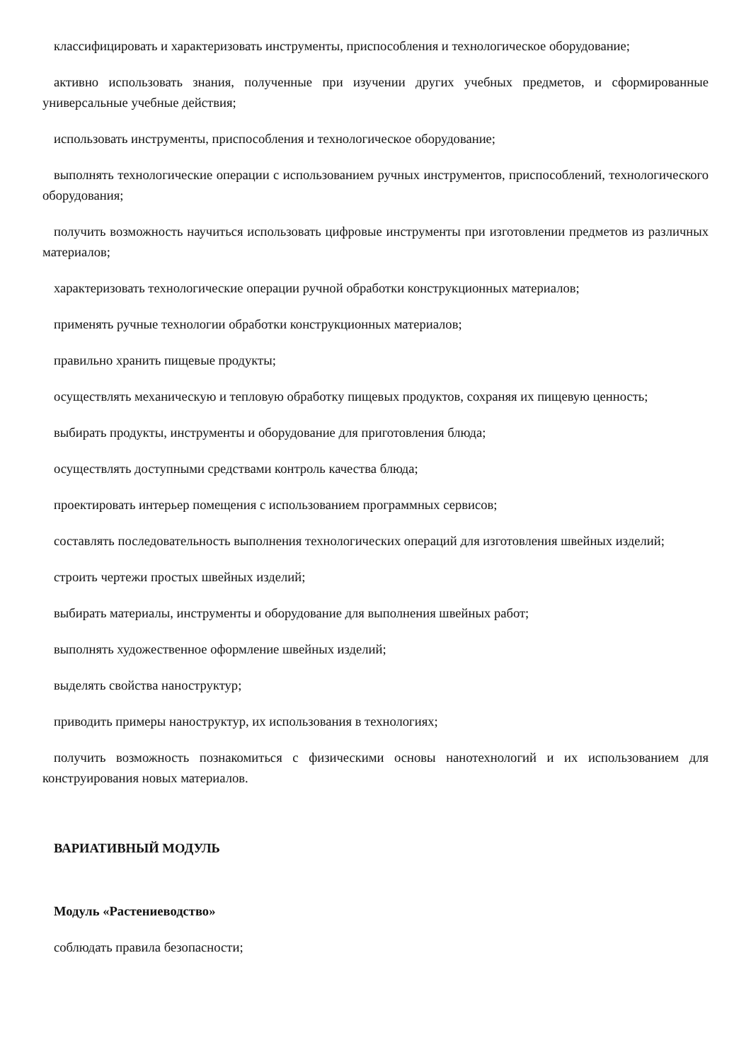классифицировать и характеризовать инструменты, приспособления и технологическое оборудование;
активно использовать знания, полученные при изучении других учебных предметов, и сформированные универсальные учебные действия;
использовать инструменты, приспособления и технологическое оборудование;
выполнять технологические операции с использованием ручных инструментов, приспособлений, технологического оборудования;
получить возможность научиться использовать цифровые инструменты при изготовлении предметов из различных материалов;
характеризовать технологические операции ручной обработки конструкционных материалов;
применять ручные технологии обработки конструкционных материалов;
правильно хранить пищевые продукты;
осуществлять механическую и тепловую обработку пищевых продуктов, сохраняя их пищевую ценность;
выбирать продукты, инструменты и оборудование для приготовления блюда;
осуществлять доступными средствами контроль качества блюда;
проектировать интерьер помещения с использованием программных сервисов;
составлять последовательность выполнения технологических операций для изготовления швейных изделий;
строить чертежи простых швейных изделий;
выбирать материалы, инструменты и оборудование для выполнения швейных работ;
выполнять художественное оформление швейных изделий;
выделять свойства наноструктур;
приводить примеры наноструктур, их использования в технологиях;
получить возможность познакомиться с физическими основы нанотехнологий и их использованием для конструирования новых материалов.
ВАРИАТИВНЫЙ МОДУЛЬ
Модуль «Растениеводство»
соблюдать правила безопасности;